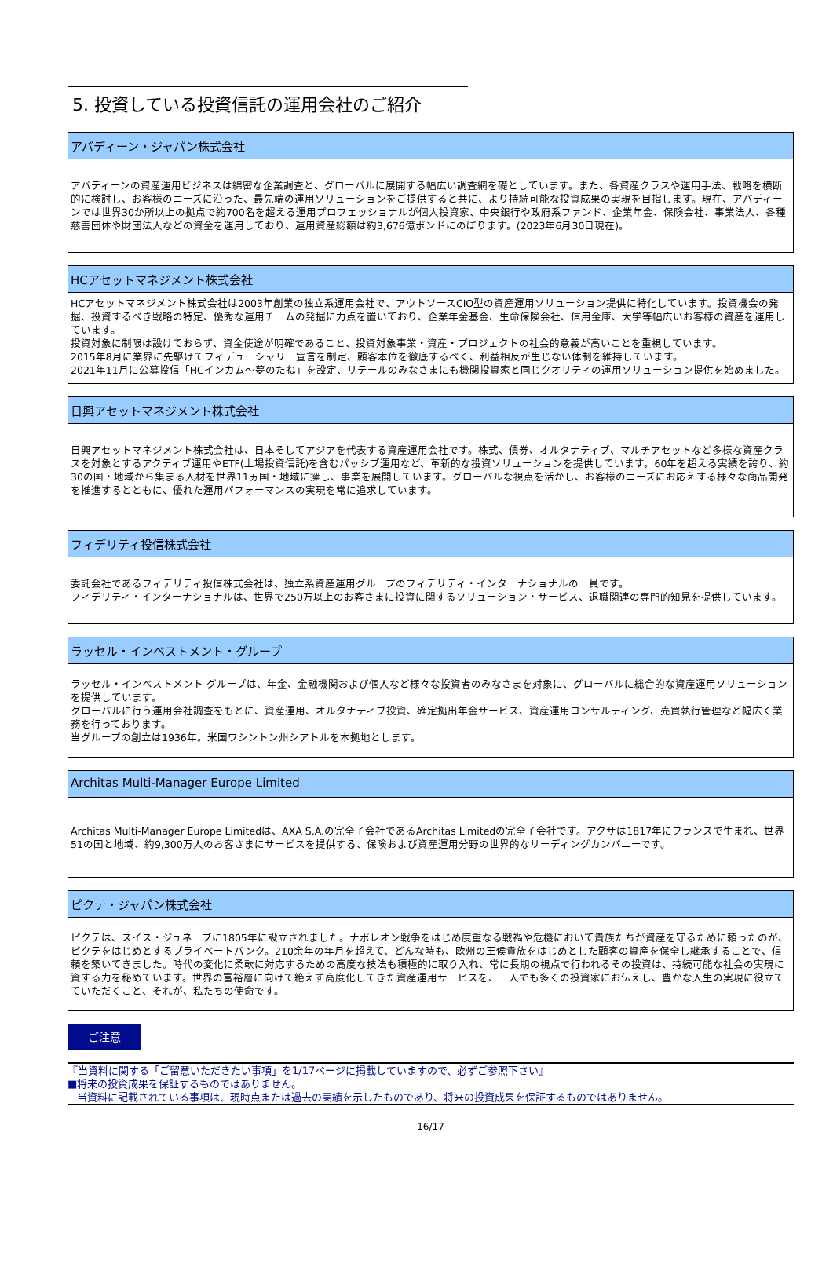5. 投資している投資信託の運用会社のご紹介
アバディーン・ジャパン株式会社
アバディーンの資産運用ビジネスは綿密な企業調査と、グローバルに展開する幅広い調査網を礎としています。また、各資産クラスや運用手法、戦略を横断的に検討し、お客様のニーズに沿った、最先端の運用ソリューションをご提供すると共に、より持続可能な投資成果の実現を目指します。現在、アバディーンでは世界30か所以上の拠点で約700名を超える運用プロフェッショナルが個人投資家、中央銀行や政府系ファンド、企業年金、保険会社、事業法人、各種慈善団体や財団法人などの資金を運用しており、運用資産総額は約3,676億ポンドにのぼります。(2023年6月30日現在)。
HCアセットマネジメント株式会社
HCアセットマネジメント株式会社は2003年創業の独立系運用会社で、アウトソースCIO型の資産運用ソリューション提供に特化しています。投資機会の発掘、投資するべき戦略の特定、優秀な運用チームの発掘に力点を置いており、企業年金基金、生命保険会社、信用金庫、大学等幅広いお客様の資産を運用しています。
投資対象に制限は設けておらず、資金使途が明確であること、投資対象事業・資産・プロジェクトの社会的意義が高いことを重視しています。
2015年8月に業界に先駆けてフィデューシャリー宣言を制定、顧客本位を徹底するべく、利益相反が生じない体制を維持しています。
2021年11月に公募投信「HCインカム～夢のたね」を設定、リテールのみなさまにも機関投資家と同じクオリティの運用ソリューション提供を始めました。
日興アセットマネジメント株式会社
日興アセットマネジメント株式会社は、日本そしてアジアを代表する資産運用会社です。株式、債券、オルタナティブ、マルチアセットなど多様な資産クラスを対象とするアクティブ運用やETF(上場投資信託)を含むパッシブ運用など、革新的な投資ソリューションを提供しています。60年を超える実績を誇り、約30の国・地域から集まる人材を世界11ヵ国・地域に擁し、事業を展開しています。グローバルな視点を活かし、お客様のニーズにお応えする様々な商品開発を推進するとともに、優れた運用パフォーマンスの実現を常に追求しています。
フィデリティ投信株式会社
委託会社であるフィデリティ投信株式会社は、独立系資産運用グループのフィデリティ・インターナショナルの一員です。
フィデリティ・インターナショナルは、世界で250万以上のお客さまに投資に関するソリューション・サービス、退職関連の専門的知見を提供しています。
ラッセル・インベストメント・グループ
ラッセル・インベストメント グループは、年金、金融機関および個人など様々な投資者のみなさまを対象に、グローバルに総合的な資産運用ソリューションを提供しています。
グローバルに行う運用会社調査をもとに、資産運用、オルタナティブ投資、確定拠出年金サービス、資産運用コンサルティング、売買執行管理など幅広く業務を行っております。
当グループの創立は1936年。米国ワシントン州シアトルを本拠地とします。
Architas Multi-Manager Europe Limited
Architas Multi-Manager Europe Limitedは、AXA S.A.の完全子会社であるArchitas Limitedの完全子会社です。アクサは1817年にフランスで生まれ、世界51の国と地域、約9,300万人のお客さまにサービスを提供する、保険および資産運用分野の世界的なリーディングカンパニーです。
ピクテ・ジャパン株式会社
ピクテは、スイス・ジュネーブに1805年に設立されました。ナポレオン戦争をはじめ度重なる戦禍や危機において貴族たちが資産を守るために頼ったのが、ピクテをはじめとするプライベートバンク。210余年の年月を超えて、どんな時も、欧州の王侯貴族をはじめとした顧客の資産を保全し継承することで、信頼を築いてきました。時代の変化に柔軟に対応するための高度な技法も積極的に取り入れ、常に長期の視点で行われるその投資は、持続可能な社会の実現に資する力を秘めています。世界の富裕層に向けて絶えず高度化してきた資産運用サービスを、一人でも多くの投資家にお伝えし、豊かな人生の実現に役立てていただくこと、それが、私たちの使命です。
ご注意
『当資料に関する「ご留意いただきたい事項」を1/17ページに掲載していますので、必ずご参照下さい』
■将来の投資成果を保証するものではありません。
当資料に記載されている事項は、現時点または過去の実績を示したものであり、将来の投資成果を保証するものではありません。
16/17